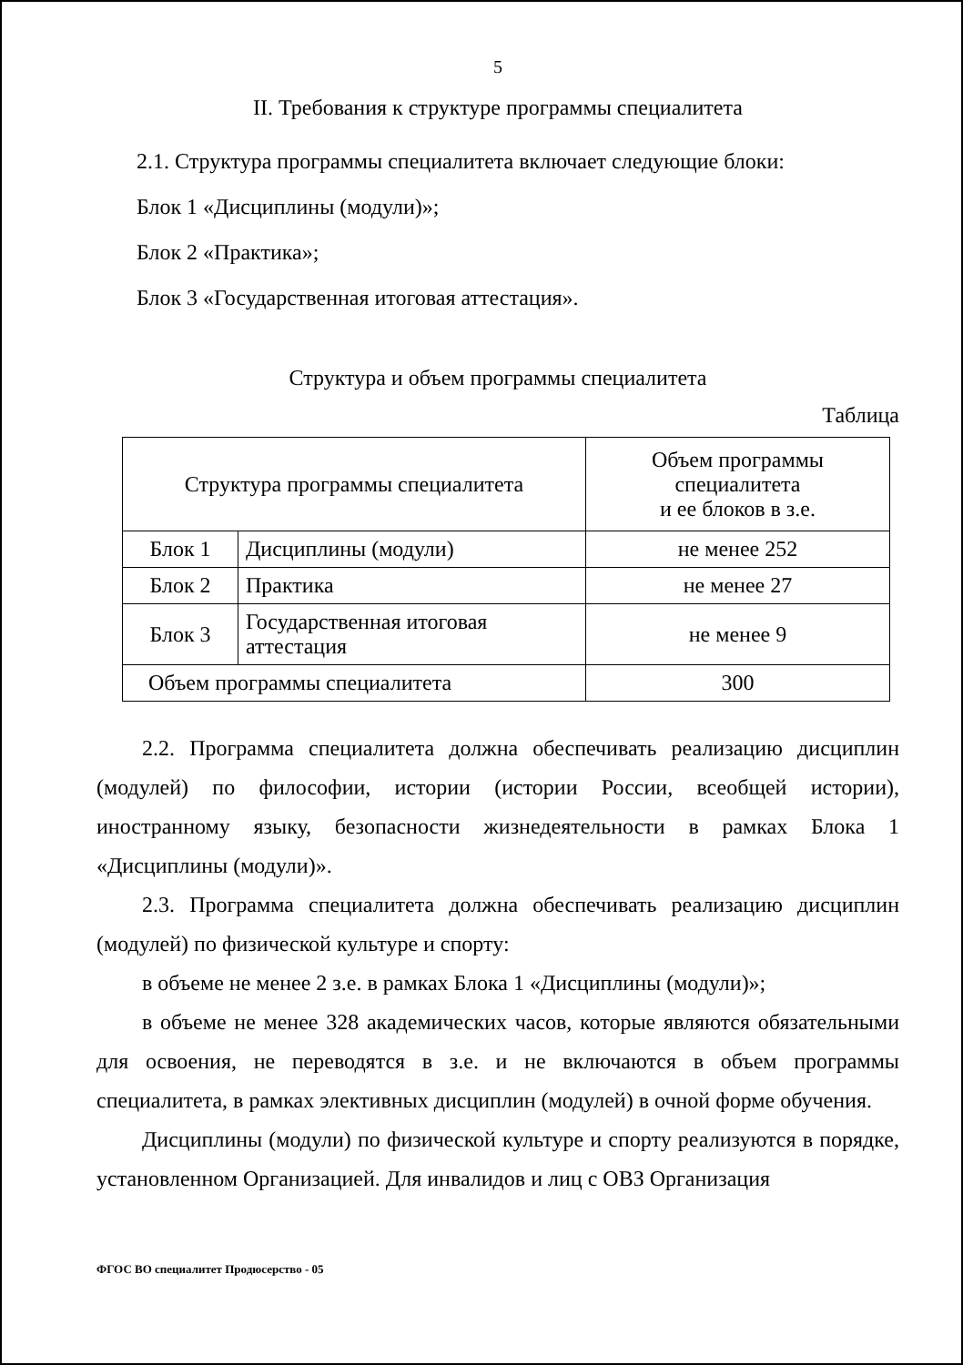5
II. Требования к структуре программы специалитета
2.1. Структура программы специалитета включает следующие блоки:
Блок 1 «Дисциплины (модули)»;
Блок 2 «Практика»;
Блок 3 «Государственная итоговая аттестация».
Структура и объем программы специалитета
Таблица
| Структура программы специалитета | | Объем программы специалитета и ее блоков в з.е. |
| Блок 1 | Дисциплины (модули) | не менее 252 |
| Блок 2 | Практика | не менее 27 |
| Блок 3 | Государственная итоговая аттестация | не менее 9 |
| Объем программы специалитета | | 300 |
2.2. Программа специалитета должна обеспечивать реализацию дисциплин (модулей) по философии, истории (истории России, всеобщей истории), иностранному языку, безопасности жизнедеятельности в рамках Блока 1 «Дисциплины (модули)».
2.3. Программа специалитета должна обеспечивать реализацию дисциплин (модулей) по физической культуре и спорту:
в объеме не менее 2 з.е. в рамках Блока 1 «Дисциплины (модули)»;
в объеме не менее 328 академических часов, которые являются обязательными для освоения, не переводятся в з.е. и не включаются в объем программы специалитета, в рамках элективных дисциплин (модулей) в очной форме обучения.
Дисциплины (модули) по физической культуре и спорту реализуются в порядке, установленном Организацией. Для инвалидов и лиц с ОВЗ Организация
ФГОС ВО специалитет Продюсерство - 05